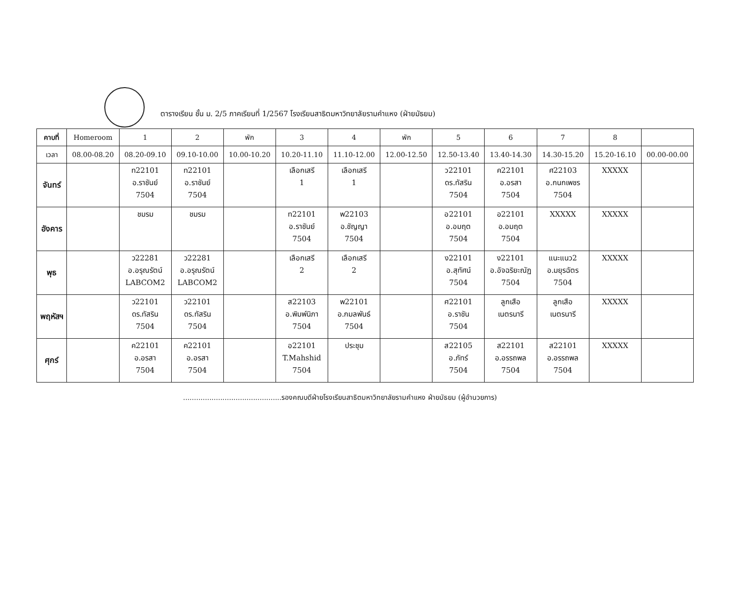ตารางเรียน ชั้น ม. 2/5 ภาคเรียนที่ 1/2567 โรงเรียนสาธิตมหาวิทยาลัยรามคำแหง (ฝ่ายมัธยม)
| คาบที่ | Homeroom | 1 | 2 | พัก | 3 | 4 | พัก | 5 | 6 | 7 | 8 | |
| --- | --- | --- | --- | --- | --- | --- | --- | --- | --- | --- | --- | --- |
| เวลา | 08.00-08.20 | 08.20-09.10 | 09.10-10.00 | 10.00-10.20 | 10.20-11.10 | 11.10-12.00 | 12.00-12.50 | 12.50-13.40 | 13.40-14.30 | 14.30-15.20 | 15.20-16.10 | 00.00-00.00 |
| จันทร์ | | ท22101 อ.ราชันย์ 7504 | ท22101 อ.ราชันย์ 7504 | | เลือกเสรี 1 | เลือกเสรี 1 | | ว22101 ดร.ทัสริน 7504 | ค22101 อ.อรสา 7504 | ศ22103 อ.กนกเพชร 7504 | XXXXX | |
| อังคาร | | ชมรม | ชมรม | | ท22101 อ.ราชันย์ 7504 | พ22103 อ.ชัญญา 7504 | | อ22101 อ.อมฤต 7504 | อ22101 อ.อมฤต 7504 | XXXXX | XXXXX | |
| พุธ | | ว22281 อ.อรุณรัตน์ LABCOM2 | ว22281 อ.อรุณรัตน์ LABCOM2 | | เลือกเสรี 2 | เลือกเสรี 2 | | ง22101 อ.สุทัศน์ 7504 | ง22101 อ.อัจฉริยะณัฏ 7504 | แนะแนว2 อ.มยุรฉัตร 7504 | XXXXX | |
| พฤหัสฯ | | ว22101 ดร.ทัสริน 7504 | ว22101 ดร.ทัสริน 7504 | | ส22103 อ.พิมพ์นิภา 7504 | พ22101 อ.กมลพันธ์ 7504 | | ศ22101 อ.ราชัน 7504 | ลูกเสือ เนตรนารี | ลูกเสือ เนตรนารี | XXXXX | |
| ศุกร์ | | ค22101 อ.อรสา 7504 | ค22101 อ.อรสา 7504 | | อ22101 T.Mahshid 7504 | ประชุม | | ส22105 อ.ภัทร์ 7504 | ส22101 อ.อรรถพล 7504 | ส22101 อ.อรรถพล 7504 | XXXXX | |
.............................................รองคณบดีฝ่ายโรงเรียนสาธิตมหาวิทยาลัยรามคำแหง ฝ่ายมัธยม (ผู้อำนวยการ)